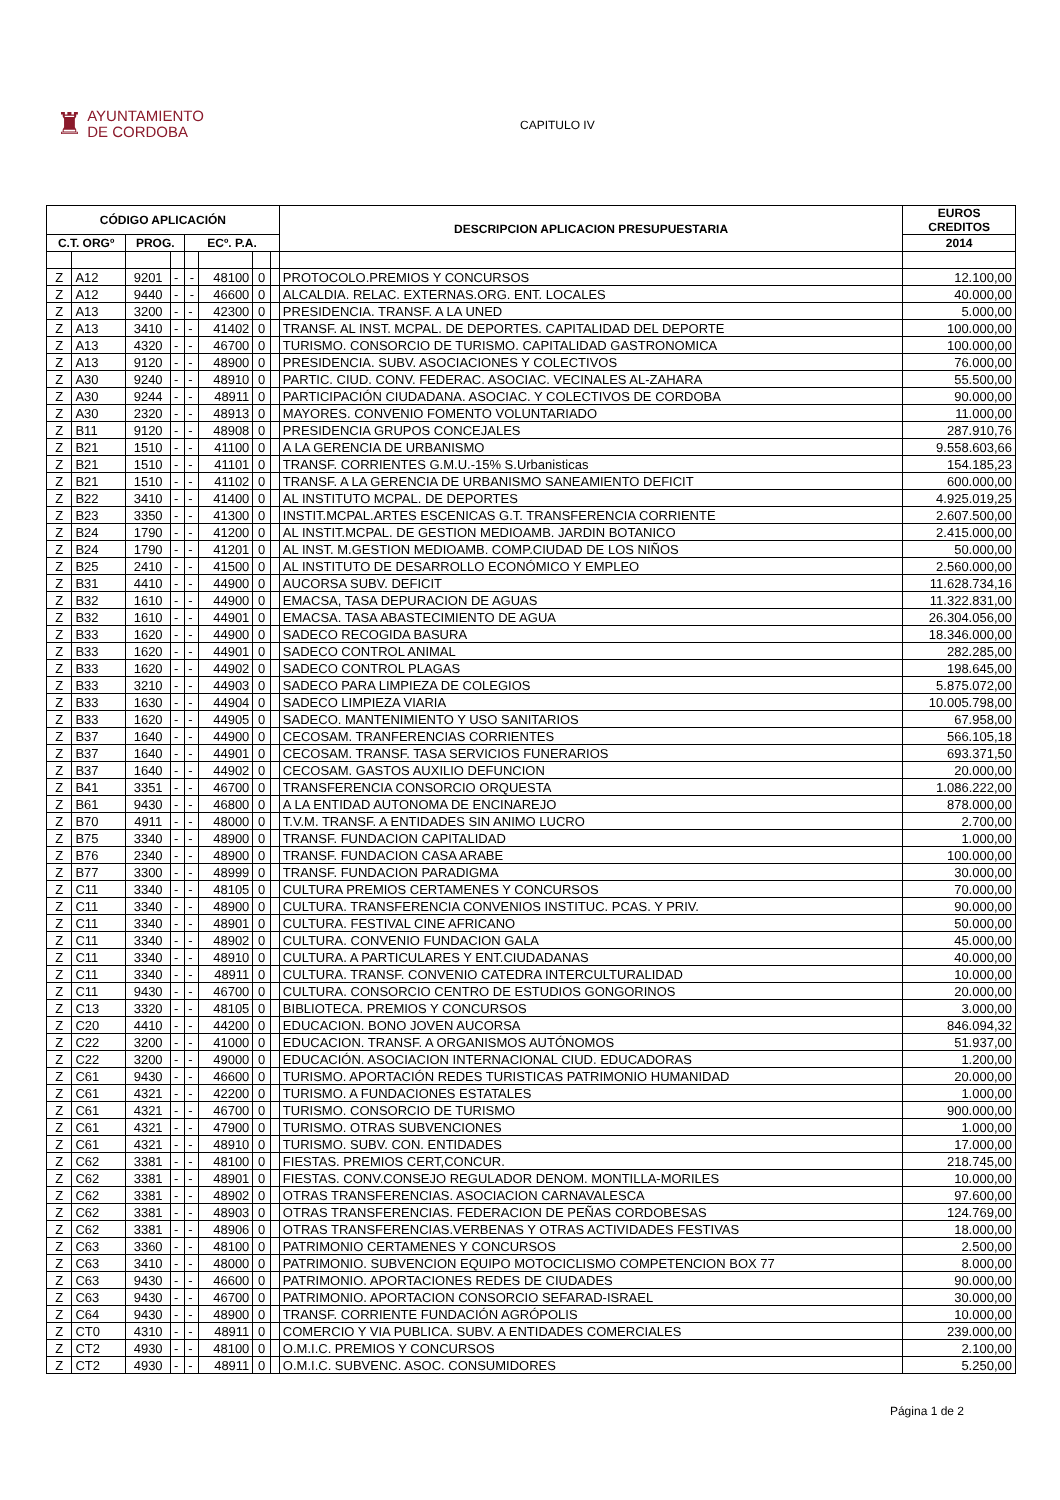♜ AYUNTAMIENTO
DE CORDOBA
CAPITULO IV
| CÓDIGO APLICACIÓN | | | | | | | | DESCRIPCION APLICACION PRESUPUESTARIA | EUROS CREDITOS |
| --- | --- | --- | --- | --- | --- | --- | --- | --- | --- |
| C.T. ORGº | | PROG. | | ECº. P.A. | | | | | 2014 |
| Z | A12 | 9201 | - | - | 48100 | 0 | | PROTOCOLO.PREMIOS Y CONCURSOS | 12.100,00 |
| Z | A12 | 9440 | - | - | 46600 | 0 | | ALCALDIA. RELAC. EXTERNAS.ORG. ENT. LOCALES | 40.000,00 |
| Z | A13 | 3200 | - | - | 42300 | 0 | | PRESIDENCIA. TRANSF. A LA UNED | 5.000,00 |
| Z | A13 | 3410 | - | - | 41402 | 0 | | TRANSF. AL INST. MCPAL. DE DEPORTES. CAPITALIDAD DEL DEPORTE | 100.000,00 |
| Z | A13 | 4320 | - | - | 46700 | 0 | | TURISMO. CONSORCIO DE TURISMO. CAPITALIDAD GASTRONOMICA | 100.000,00 |
| Z | A13 | 9120 | - | - | 48900 | 0 | | PRESIDENCIA. SUBV. ASOCIACIONES Y COLECTIVOS | 76.000,00 |
| Z | A30 | 9240 | - | - | 48910 | 0 | | PARTIC. CIUD. CONV. FEDERAC. ASOCIAC. VECINALES AL-ZAHARA | 55.500,00 |
| Z | A30 | 9244 | - | - | 48911 | 0 | | PARTICIPACIÓN CIUDADANA. ASOCIAC. Y COLECTIVOS DE CORDOBA | 90.000,00 |
| Z | A30 | 2320 | - | - | 48913 | 0 | | MAYORES. CONVENIO FOMENTO VOLUNTARIADO | 11.000,00 |
| Z | B11 | 9120 | - | - | 48908 | 0 | | PRESIDENCIA GRUPOS CONCEJALES | 287.910,76 |
| Z | B21 | 1510 | - | - | 41100 | 0 | | A LA GERENCIA DE URBANISMO | 9.558.603,66 |
| Z | B21 | 1510 | - | - | 41101 | 0 | | TRANSF. CORRIENTES G.M.U.-15% S.Urbanisticas | 154.185,23 |
| Z | B21 | 1510 | - | - | 41102 | 0 | | TRANSF. A LA GERENCIA DE URBANISMO SANEAMIENTO DEFICIT | 600.000,00 |
| Z | B22 | 3410 | - | - | 41400 | 0 | | AL INSTITUTO MCPAL. DE DEPORTES | 4.925.019,25 |
| Z | B23 | 3350 | - | - | 41300 | 0 | | INSTIT.MCPAL.ARTES ESCENICAS G.T. TRANSFERENCIA CORRIENTE | 2.607.500,00 |
| Z | B24 | 1790 | - | - | 41200 | 0 | | AL INSTIT.MCPAL. DE GESTION MEDIOAMB. JARDIN BOTANICO | 2.415.000,00 |
| Z | B24 | 1790 | - | - | 41201 | 0 | | AL INST. M.GESTION MEDIOAMB. COMP.CIUDAD DE LOS NIÑOS | 50.000,00 |
| Z | B25 | 2410 | - | - | 41500 | 0 | | AL INSTITUTO DE DESARROLLO ECONÓMICO Y EMPLEO | 2.560.000,00 |
| Z | B31 | 4410 | - | - | 44900 | 0 | | AUCORSA SUBV. DEFICIT | 11.628.734,16 |
| Z | B32 | 1610 | - | - | 44900 | 0 | | EMACSA, TASA DEPURACION DE AGUAS | 11.322.831,00 |
| Z | B32 | 1610 | - | - | 44901 | 0 | | EMACSA. TASA ABASTECIMIENTO DE AGUA | 26.304.056,00 |
| Z | B33 | 1620 | - | - | 44900 | 0 | | SADECO RECOGIDA BASURA | 18.346.000,00 |
| Z | B33 | 1620 | - | - | 44901 | 0 | | SADECO CONTROL ANIMAL | 282.285,00 |
| Z | B33 | 1620 | - | - | 44902 | 0 | | SADECO CONTROL PLAGAS | 198.645,00 |
| Z | B33 | 3210 | - | - | 44903 | 0 | | SADECO PARA LIMPIEZA DE COLEGIOS | 5.875.072,00 |
| Z | B33 | 1630 | - | - | 44904 | 0 | | SADECO LIMPIEZA VIARIA | 10.005.798,00 |
| Z | B33 | 1620 | - | - | 44905 | 0 | | SADECO. MANTENIMIENTO Y USO SANITARIOS | 67.958,00 |
| Z | B37 | 1640 | - | - | 44900 | 0 | | CECOSAM. TRANFERENCIAS CORRIENTES | 566.105,18 |
| Z | B37 | 1640 | - | - | 44901 | 0 | | CECOSAM. TRANSF. TASA SERVICIOS FUNERARIOS | 693.371,50 |
| Z | B37 | 1640 | - | - | 44902 | 0 | | CECOSAM. GASTOS AUXILIO DEFUNCION | 20.000,00 |
| Z | B41 | 3351 | - | - | 46700 | 0 | | TRANSFERENCIA CONSORCIO ORQUESTA | 1.086.222,00 |
| Z | B61 | 9430 | - | - | 46800 | 0 | | A LA ENTIDAD AUTONOMA DE ENCINAREJO | 878.000,00 |
| Z | B70 | 4911 | - | - | 48000 | 0 | | T.V.M. TRANSF. A ENTIDADES SIN ANIMO LUCRO | 2.700,00 |
| Z | B75 | 3340 | - | - | 48900 | 0 | | TRANSF. FUNDACION CAPITALIDAD | 1.000,00 |
| Z | B76 | 2340 | - | - | 48900 | 0 | | TRANSF. FUNDACION CASA ARABE | 100.000,00 |
| Z | B77 | 3300 | - | - | 48999 | 0 | | TRANSF. FUNDACION PARADIGMA | 30.000,00 |
| Z | C11 | 3340 | - | - | 48105 | 0 | | CULTURA PREMIOS CERTAMENES Y CONCURSOS | 70.000,00 |
| Z | C11 | 3340 | - | - | 48900 | 0 | | CULTURA. TRANSFERENCIA CONVENIOS INSTITUC. PCAS. Y PRIV. | 90.000,00 |
| Z | C11 | 3340 | - | - | 48901 | 0 | | CULTURA. FESTIVAL CINE AFRICANO | 50.000,00 |
| Z | C11 | 3340 | - | - | 48902 | 0 | | CULTURA. CONVENIO FUNDACION GALA | 45.000,00 |
| Z | C11 | 3340 | - | - | 48910 | 0 | | CULTURA. A PARTICULARES Y ENT.CIUDADANAS | 40.000,00 |
| Z | C11 | 3340 | - | - | 48911 | 0 | | CULTURA. TRANSF. CONVENIO CATEDRA INTERCULTURALIDAD | 10.000,00 |
| Z | C11 | 9430 | - | - | 46700 | 0 | | CULTURA. CONSORCIO CENTRO DE ESTUDIOS GONGORINOS | 20.000,00 |
| Z | C13 | 3320 | - | - | 48105 | 0 | | BIBLIOTECA. PREMIOS Y CONCURSOS | 3.000,00 |
| Z | C20 | 4410 | - | - | 44200 | 0 | | EDUCACION. BONO JOVEN AUCORSA | 846.094,32 |
| Z | C22 | 3200 | - | - | 41000 | 0 | | EDUCACION. TRANSF. A ORGANISMOS AUTÓNOMOS | 51.937,00 |
| Z | C22 | 3200 | - | - | 49000 | 0 | | EDUCACIÓN. ASOCIACION INTERNACIONAL CIUD. EDUCADORAS | 1.200,00 |
| Z | C61 | 9430 | - | - | 46600 | 0 | | TURISMO. APORTACIÓN REDES TURISTICAS PATRIMONIO HUMANIDAD | 20.000,00 |
| Z | C61 | 4321 | - | - | 42200 | 0 | | TURISMO. A FUNDACIONES ESTATALES | 1.000,00 |
| Z | C61 | 4321 | - | - | 46700 | 0 | | TURISMO. CONSORCIO DE TURISMO | 900.000,00 |
| Z | C61 | 4321 | - | - | 47900 | 0 | | TURISMO. OTRAS SUBVENCIONES | 1.000,00 |
| Z | C61 | 4321 | - | - | 48910 | 0 | | TURISMO. SUBV. CON. ENTIDADES | 17.000,00 |
| Z | C62 | 3381 | - | - | 48100 | 0 | | FIESTAS. PREMIOS CERT,CONCUR. | 218.745,00 |
| Z | C62 | 3381 | - | - | 48901 | 0 | | FIESTAS. CONV.CONSEJO REGULADOR DENOM. MONTILLA-MORILES | 10.000,00 |
| Z | C62 | 3381 | - | - | 48902 | 0 | | OTRAS TRANSFERENCIAS. ASOCIACION CARNAVALESCA | 97.600,00 |
| Z | C62 | 3381 | - | - | 48903 | 0 | | OTRAS TRANSFERENCIAS. FEDERACION DE PEÑAS CORDOBESAS | 124.769,00 |
| Z | C62 | 3381 | - | - | 48906 | 0 | | OTRAS TRANSFERENCIAS.VERBENAS Y OTRAS ACTIVIDADES FESTIVAS | 18.000,00 |
| Z | C63 | 3360 | - | - | 48100 | 0 | | PATRIMONIO CERTAMENES Y CONCURSOS | 2.500,00 |
| Z | C63 | 3410 | - | - | 48000 | 0 | | PATRIMONIO. SUBVENCION EQUIPO MOTOCICLISMO COMPETENCION BOX 77 | 8.000,00 |
| Z | C63 | 9430 | - | - | 46600 | 0 | | PATRIMONIO. APORTACIONES REDES DE CIUDADES | 90.000,00 |
| Z | C63 | 9430 | - | - | 46700 | 0 | | PATRIMONIO. APORTACION CONSORCIO SEFARAD-ISRAEL | 30.000,00 |
| Z | C64 | 9430 | - | - | 48900 | 0 | | TRANSF. CORRIENTE FUNDACIÓN AGRÓPOLIS | 10.000,00 |
| Z | CT0 | 4310 | - | - | 48911 | 0 | | COMERCIO Y VIA PUBLICA. SUBV. A ENTIDADES COMERCIALES | 239.000,00 |
| Z | CT2 | 4930 | - | - | 48100 | 0 | | O.M.I.C. PREMIOS Y CONCURSOS | 2.100,00 |
| Z | CT2 | 4930 | - | - | 48911 | 0 | | O.M.I.C. SUBVENC. ASOC. CONSUMIDORES | 5.250,00 |
Página 1 de 2